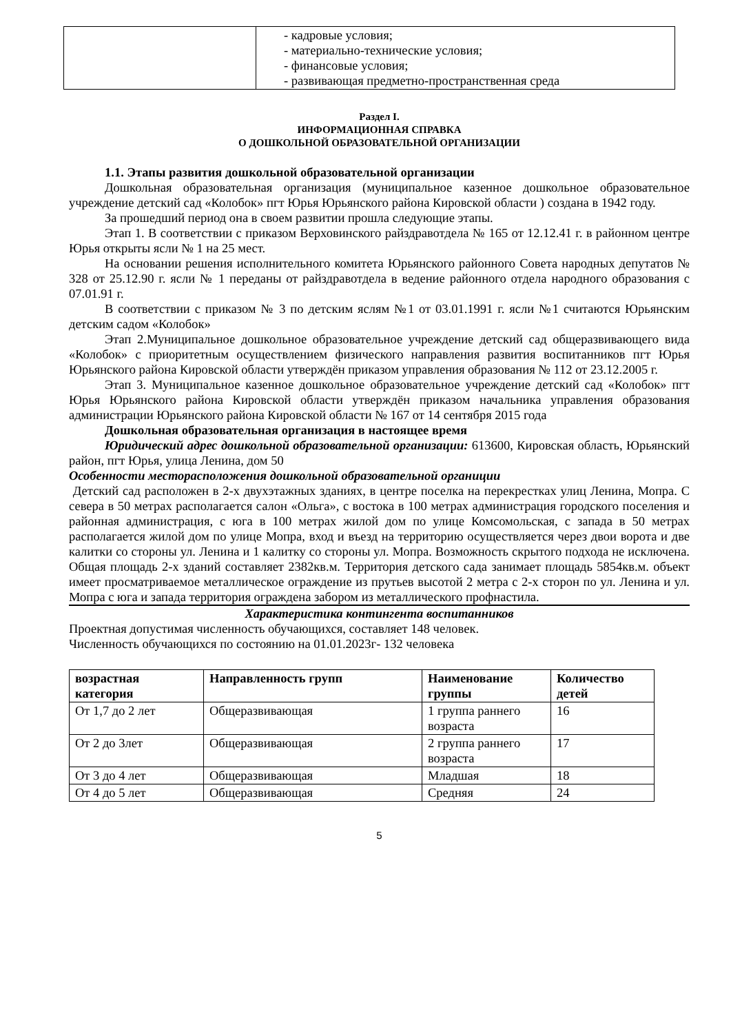| | - кадровые условия; - материально-технические условия; - финансовые условия; - развивающая предметно-пространственная среда |
Раздел I.
ИНФОРМАЦИОННАЯ СПРАВКА
О ДОШКОЛЬНОЙ ОБРАЗОВАТЕЛЬНОЙ ОРГАНИЗАЦИИ
1.1. Этапы развития дошкольной образовательной организации
Дошкольная образовательная организация (муниципальное казенное дошкольное образовательное учреждение детский сад «Колобок» пгт Юрья Юрьянского района Кировской области ) создана в 1942 году.
За прошедший период она в своем развитии прошла следующие этапы.
Этап 1. В соответствии с приказом Верховинского райздравотдела № 165 от 12.12.41 г. в районном центре Юрья открыты ясли № 1 на 25 мест.
На основании решения исполнительного комитета Юрьянского районного Совета народных депутатов № 328 от 25.12.90 г. ясли № 1 переданы от райздравотдела в ведение районного отдела народного образования с 07.01.91 г.
В соответствии с приказом № 3 по детским яслям №1 от 03.01.1991 г. ясли №1 считаются Юрьянским детским садом «Колобок»
Этап 2.Муниципальное дошкольное образовательное учреждение детский сад общеразвивающего вида «Колобок» с приоритетным осуществлением физического направления развития воспитанников пгт Юрья Юрьянского района Кировской области утверждён приказом управления образования № 112 от 23.12.2005 г.
Этап 3. Муниципальное казенное дошкольное образовательное учреждение детский сад «Колобок» пгт Юрья Юрьянского района Кировской области утверждён приказом начальника управления образования администрации Юрьянского района Кировской области № 167 от 14 сентября 2015 года
Дошкольная образовательная организация в настоящее время
Юридический адрес дошкольной образовательной организации: 613600, Кировская область, Юрьянский район, пгт Юрья, улица Ленина, дом 50
Особенности месторасположения дошкольной образовательной органиции
Детский сад расположен в 2-х двухэтажных зданиях, в центре поселка на перекрестках улиц Ленина, Мопра. С севера в 50 метрах располагается салон «Ольга», с востока в 100 метрах администрация городского поселения и районная администрация, с юга в 100 метрах жилой дом по улице Комсомольская, с запада в 50 метрах располагается жилой дом по улице Мопра, вход и въезд на территорию осуществляется через двои ворота и две калитки со стороны ул. Ленина и 1 калитку со стороны ул. Мопра. Возможность скрытого подхода не исключена. Общая площадь 2-х зданий составляет 2382кв.м. Территория детского сада занимает площадь 5854кв.м. объект имеет просматриваемое металлическое ограждение из прутьев высотой 2 метра с 2-х сторон по ул. Ленина и ул. Мопра с юга и запада территория ограждена забором из металлического профнастила.
Характеристика контингента воспитанников
Проектная допустимая численность обучающихся, составляет 148 человек.
Численность обучающихся по состоянию на 01.01.2023г- 132 человека
| возрастная категория | Направленность групп | Наименование группы | Количество детей |
| --- | --- | --- | --- |
| От 1,7 до 2 лет | Общеразвивающая | 1 группа раннего возраста | 16 |
| От 2 до 3лет | Общеразвивающая | 2 группа раннего возраста | 17 |
| От 3 до 4 лет | Общеразвивающая | Младшая | 18 |
| От 4 до 5 лет | Общеразвивающая | Средняя | 24 |
5